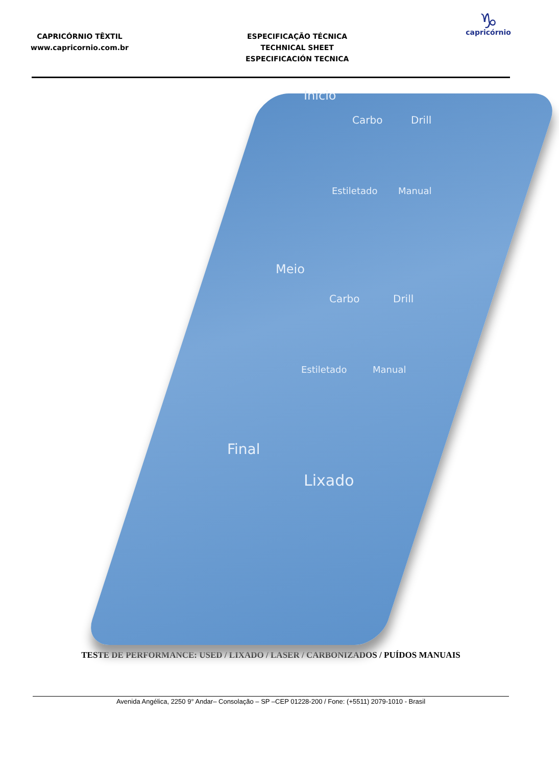CAPRICÓRNIO TÊXTIL
www.capricornio.com.br
ESPECIFICAÇÃO TÉCNICA
TECHNICAL SHEET
ESPECIFICACIÓN TECNICA
♑
capricórnio
Inicio
Carbo Drill
Estiletado Manual
Meio
Carbo Drill
Estiletado Manual
Final
Lixado
TESTE DE PERFORMANCE: USED / LIXADO / LASER / CARBONIZADOS / PUÍDOS MANUAIS
Avenida Angélica, 2250 9° Andar– Consolação – SP –CEP 01228-200 / Fone: (+5511) 2079-1010 - Brasil